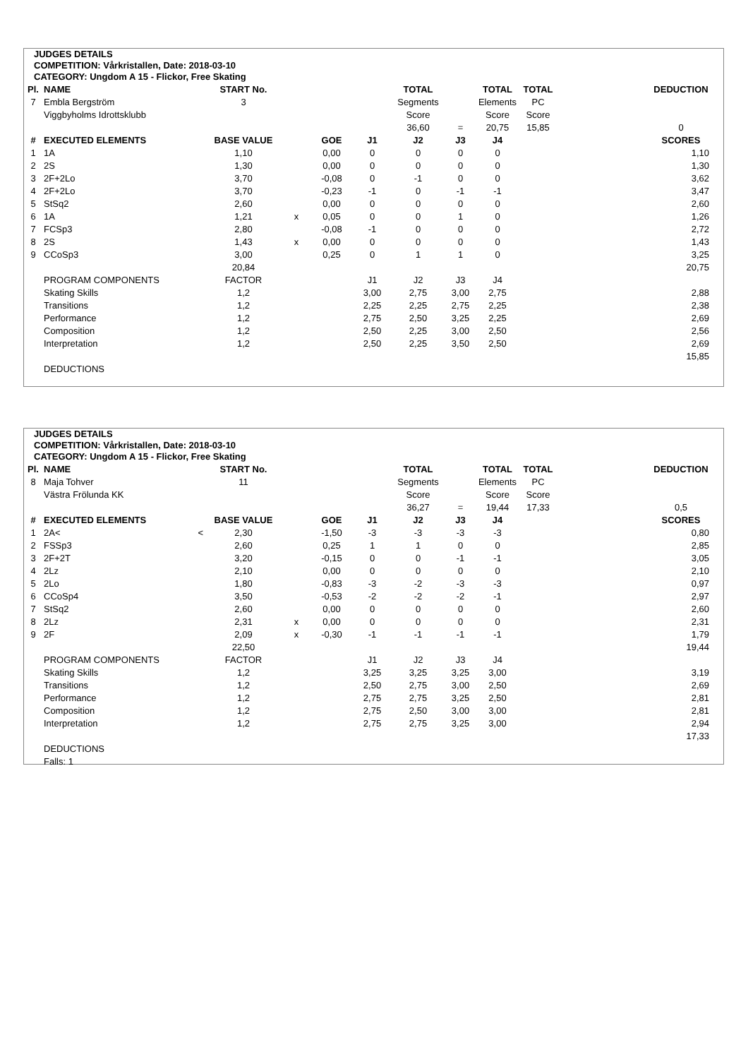JUDGES DETAILS
COMPETITION: Vårkristallen, Date: 2018-03-10
CATEGORY: Ungdom A 15 - Flickor, Free Skating
| Pl. | NAME | START No. | | | | TOTAL | | TOTAL | TOTAL | | DEDUCTION |
| 7 | Embla Bergström | 3 | | | | Segments | | Elements | PC | | |
| | Viggbyholms Idrottsklubb | | | | | Score | | Score | Score | | |
| | | | | | | 36,60 | = | 20,75 | 15,85 | | 0 |
| # | EXECUTED ELEMENTS | BASE VALUE | | GOE | J1 | J2 | J3 | J4 | | | SCORES |
| 1 | 1A | 1,10 | | 0,00 | 0 | 0 | 0 | 0 | | | 1,10 |
| 2 | 2S | 1,30 | | 0,00 | 0 | 0 | 0 | 0 | | | 1,30 |
| 3 | 2F+2Lo | 3,70 | | -0,08 | 0 | -1 | 0 | 0 | | | 3,62 |
| 4 | 2F+2Lo | 3,70 | | -0,23 | -1 | 0 | -1 | -1 | | | 3,47 |
| 5 | StSq2 | 2,60 | | 0,00 | 0 | 0 | 0 | 0 | | | 2,60 |
| 6 | 1A | 1,21 | x | 0,05 | 0 | 0 | 1 | 0 | | | 1,26 |
| 7 | FCSp3 | 2,80 | | -0,08 | -1 | 0 | 0 | 0 | | | 2,72 |
| 8 | 2S | 1,43 | x | 0,00 | 0 | 0 | 0 | 0 | | | 1,43 |
| 9 | CCoSp3 | 3,00 | | 0,25 | 0 | 1 | 1 | 0 | | | 3,25 |
| | | 20,84 | | | | | | | | | 20,75 |
| | PROGRAM COMPONENTS | FACTOR | | | J1 | J2 | J3 | J4 | | | |
| | Skating Skills | 1,2 | | | 3,00 | 2,75 | 3,00 | 2,75 | | | 2,88 |
| | Transitions | 1,2 | | | 2,25 | 2,25 | 2,75 | 2,25 | | | 2,38 |
| | Performance | 1,2 | | | 2,75 | 2,50 | 3,25 | 2,25 | | | 2,69 |
| | Composition | 1,2 | | | 2,50 | 2,25 | 3,00 | 2,50 | | | 2,56 |
| | Interpretation | 1,2 | | | 2,50 | 2,25 | 3,50 | 2,50 | | | 2,69 |
| | | | | | | | | | | | 15,85 |
| | DEDUCTIONS | | | | | | | | | | |
JUDGES DETAILS
COMPETITION: Vårkristallen, Date: 2018-03-10
CATEGORY: Ungdom A 15 - Flickor, Free Skating
| Pl. | NAME | START No. | | | | TOTAL | | TOTAL | TOTAL | | DEDUCTION |
| 8 | Maja Tohver | 11 | | | | Segments | | Elements | PC | | |
| | Västra Frölunda KK | | | | | Score | | Score | Score | | |
| | | | | | | 36,27 | = | 19,44 | 17,33 | | 0,5 |
| # | EXECUTED ELEMENTS | BASE VALUE | | GOE | J1 | J2 | J3 | J4 | | | SCORES |
| 1 | 2A< < | 2,30 | | -1,50 | -3 | -3 | -3 | -3 | | | 0,80 |
| 2 | FSSp3 | 2,60 | | 0,25 | 1 | 1 | 0 | 0 | | | 2,85 |
| 3 | 2F+2T | 3,20 | | -0,15 | 0 | 0 | -1 | -1 | | | 3,05 |
| 4 | 2Lz | 2,10 | | 0,00 | 0 | 0 | 0 | 0 | | | 2,10 |
| 5 | 2Lo | 1,80 | | -0,83 | -3 | -2 | -3 | -3 | | | 0,97 |
| 6 | CCoSp4 | 3,50 | | -0,53 | -2 | -2 | -2 | -1 | | | 2,97 |
| 7 | StSq2 | 2,60 | | 0,00 | 0 | 0 | 0 | 0 | | | 2,60 |
| 8 | 2Lz | 2,31 | x | 0,00 | 0 | 0 | 0 | 0 | | | 2,31 |
| 9 | 2F | 2,09 | x | -0,30 | -1 | -1 | -1 | -1 | | | 1,79 |
| | | 22,50 | | | | | | | | | 19,44 |
| | PROGRAM COMPONENTS | FACTOR | | | J1 | J2 | J3 | J4 | | | |
| | Skating Skills | 1,2 | | | 3,25 | 3,25 | 3,25 | 3,00 | | | 3,19 |
| | Transitions | 1,2 | | | 2,50 | 2,75 | 3,00 | 2,50 | | | 2,69 |
| | Performance | 1,2 | | | 2,75 | 2,75 | 3,25 | 2,50 | | | 2,81 |
| | Composition | 1,2 | | | 2,75 | 2,50 | 3,00 | 3,00 | | | 2,81 |
| | Interpretation | 1,2 | | | 2,75 | 2,75 | 3,25 | 3,00 | | | 2,94 |
| | | | | | | | | | | | 17,33 |
| | DEDUCTIONS | | | | | | | | | | |
| | Falls: 1 | | | | | | | | | | |